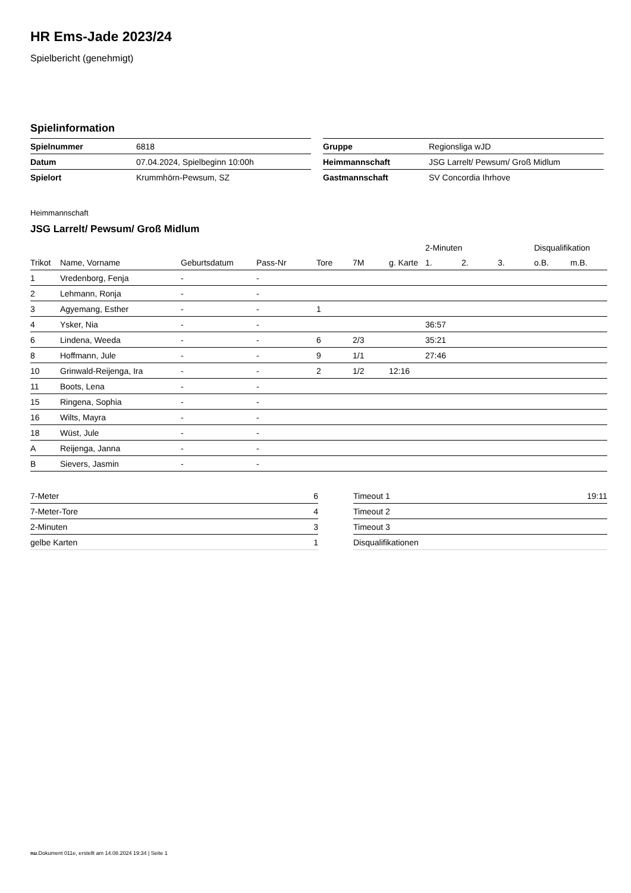HR Ems-Jade 2023/24
Spielbericht (genehmigt)
Spielinformation
| Spielnummer | 6818 |
| Datum | 07.04.2024, Spielbeginn 10:00h |
| Spielort | Krummhörn-Pewsum, SZ |
| Gruppe | Regionsliga wJD |
| Heimmannschaft | JSG Larrelt/ Pewsum/ Groß Midlum |
| Gastmannschaft | SV Concordia Ihrhove |
Heimmannschaft
JSG Larrelt/ Pewsum/ Groß Midlum
| | | | | | | | 2-Minuten | | | Disqualifikation | |
| --- | --- | --- | --- | --- | --- | --- | --- | --- | --- | --- | --- |
| Trikot | Name, Vorname | Geburtsdatum | Pass-Nr | Tore | 7M | g. Karte | 1. | 2. | 3. | o.B. | m.B. |
| 1 | Vredenborg, Fenja | - | - | | | | | | | | |
| 2 | Lehmann, Ronja | - | - | | | | | | | | |
| 3 | Agyemang, Esther | - | - | 1 | | | | | | | |
| 4 | Ysker, Nia | - | - | | | | 36:57 | | | | |
| 6 | Lindena, Weeda | - | - | 6 | 2/3 | | 35:21 | | | | |
| 8 | Hoffmann, Jule | - | - | 9 | 1/1 | | 27:46 | | | | |
| 10 | Grinwald-Reijenga, Ira | - | - | 2 | 1/2 | 12:16 | | | | | |
| 11 | Boots, Lena | - | - | | | | | | | | |
| 15 | Ringena, Sophia | - | - | | | | | | | | |
| 16 | Wilts, Mayra | - | - | | | | | | | | |
| 18 | Wüst, Jule | - | - | | | | | | | | |
| A | Reijenga, Janna | - | - | | | | | | | | |
| B | Sievers, Jasmin | - | - | | | | | | | | |
| 7-Meter | 6 |
| 7-Meter-Tore | 4 |
| 2-Minuten | 3 |
| gelbe Karten | 1 |
| Timeout 1 | 19:11 |
| Timeout 2 | |
| Timeout 3 | |
| Disqualifikationen | |
nu.Dokument 011e, erstellt am 14.08.2024 19:34 | Seite 1